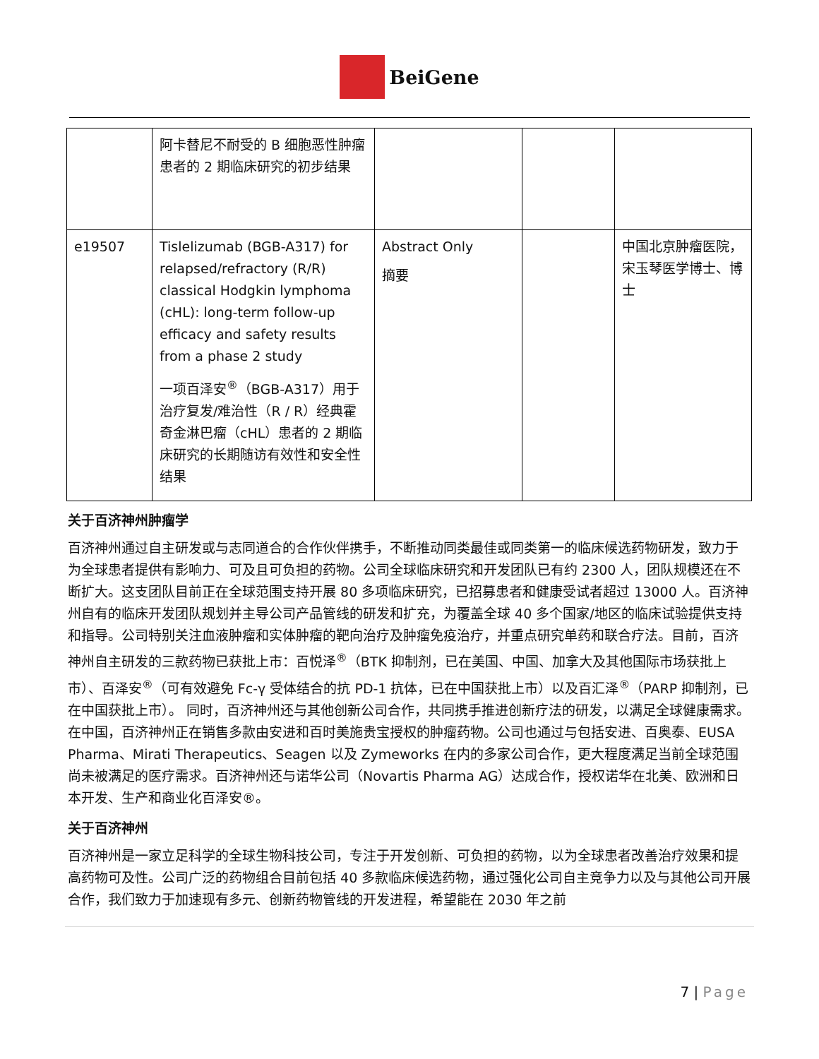BeiGene
| | 阿卡替尼不耐受的 B 细胞恶性肿瘤患者的 2 期临床研究的初步结果 | | | |
| e19507 | Tislelizumab (BGB-A317) for relapsed/refractory (R/R) classical Hodgkin lymphoma (cHL): long-term follow-up efficacy and safety results from a phase 2 study 一项百泽安<sup>®</sup>（BGB-A317）用于治疗复发/难治性（R / R）经典霍奇金淋巴瘤（cHL）患者的 2 期临床研究的长期随访有效性和安全性结果 | Abstract Only 摘要 | | 中国北京肿瘤医院，宋玉琴医学博士、博士 |
关于百济神州肿瘤学
百济神州通过自主研发或与志同道合的合作伙伴携手，不断推动同类最佳或同类第一的临床候选药物研发，致力于为全球患者提供有影响力、可及且可负担的药物。公司全球临床研究和开发团队已有约 2300 人，团队规模还在不断扩大。这支团队目前正在全球范围支持开展 80 多项临床研究，已招募患者和健康受试者超过 13000 人。百济神州自有的临床开发团队规划并主导公司产品管线的研发和扩充，为覆盖全球 40 多个国家/地区的临床试验提供支持和指导。公司特别关注血液肿瘤和实体肿瘤的靶向治疗及肿瘤免疫治疗，并重点研究单药和联合疗法。目前，百济神州自主研发的三款药物已获批上市：百悦泽<sup>®</sup>（BTK 抑制剂，已在美国、中国、加拿大及其他国际市场获批上市）、百泽安<sup>®</sup>（可有效避免 Fc-γ 受体结合的抗 PD-1 抗体，已在中国获批上市）以及百汇泽<sup>®</sup>（PARP 抑制剂，已在中国获批上市）。 同时，百济神州还与其他创新公司合作，共同携手推进创新疗法的研发，以满足全球健康需求。在中国，百济神州正在销售多款由安进和百时美施贵宝授权的肿瘤药物。公司也通过与包括安进、百奥泰、EUSA Pharma、Mirati Therapeutics、Seagen 以及 Zymeworks 在内的多家公司合作，更大程度满足当前全球范围尚未被满足的医疗需求。百济神州还与诺华公司（Novartis Pharma AG）达成合作，授权诺华在北美、欧洲和日本开发、生产和商业化百泽安®。
关于百济神州
百济神州是一家立足科学的全球生物科技公司，专注于开发创新、可负担的药物，以为全球患者改善治疗效果和提高药物可及性。公司广泛的药物组合目前包括 40 多款临床候选药物，通过强化公司自主竞争力以及与其他公司开展合作，我们致力于加速现有多元、创新药物管线的开发进程，希望能在 2030 年之前
7 | Page